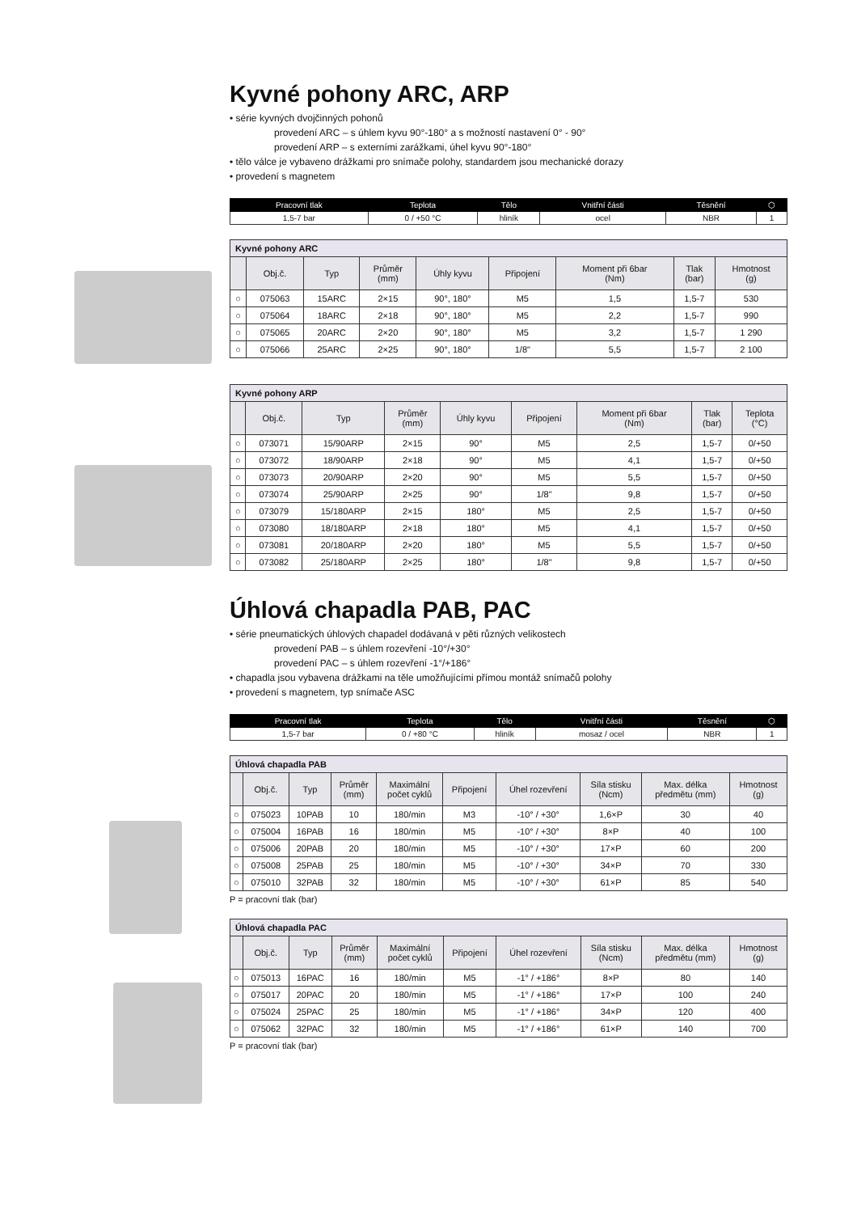Kyvné pohony ARC, ARP
• série kyvných dvojčinných pohonů
provedení ARC – s úhlem kyvu 90°-180° a s možností nastavení 0° - 90°
provedení ARP – s externími zarážkami, úhel kyvu 90°-180°
• tělo válce je vybaveno drážkami pro snímače polohy, standardem jsou mechanické dorazy
• provedení s magnetem
| Pracovní tlak | Teplota | Tělo | Vnitřní části | Těsnění | ⬡ |
| --- | --- | --- | --- | --- | --- |
| 1,5-7 bar | 0 / +50 °C | hliník | ocel | NBR | 1 |
| Kyvné pohony ARC | | | | | | | | |
| | Obj.č. | Typ | Průměr (mm) | Úhly kyvu | Připojení | Moment při 6bar (Nm) | Tlak (bar) | Hmotnost (g) |
| ○ | 075063 | 15ARC | 2×15 | 90°, 180° | M5 | 1,5 | 1,5-7 | 530 |
| ○ | 075064 | 18ARC | 2×18 | 90°, 180° | M5 | 2,2 | 1,5-7 | 990 |
| ○ | 075065 | 20ARC | 2×20 | 90°, 180° | M5 | 3,2 | 1,5-7 | 1 290 |
| ○ | 075066 | 25ARC | 2×25 | 90°, 180° | 1/8" | 5,5 | 1,5-7 | 2 100 |
| Kyvné pohony ARP | | | | | | | | |
| | Obj.č. | Typ | Průměr (mm) | Úhly kyvu | Připojení | Moment při 6bar (Nm) | Tlak (bar) | Teplota (°C) |
| ○ | 073071 | 15/90ARP | 2×15 | 90° | M5 | 2,5 | 1,5-7 | 0/+50 |
| ○ | 073072 | 18/90ARP | 2×18 | 90° | M5 | 4,1 | 1,5-7 | 0/+50 |
| ○ | 073073 | 20/90ARP | 2×20 | 90° | M5 | 5,5 | 1,5-7 | 0/+50 |
| ○ | 073074 | 25/90ARP | 2×25 | 90° | 1/8" | 9,8 | 1,5-7 | 0/+50 |
| ○ | 073079 | 15/180ARP | 2×15 | 180° | M5 | 2,5 | 1,5-7 | 0/+50 |
| ○ | 073080 | 18/180ARP | 2×18 | 180° | M5 | 4,1 | 1,5-7 | 0/+50 |
| ○ | 073081 | 20/180ARP | 2×20 | 180° | M5 | 5,5 | 1,5-7 | 0/+50 |
| ○ | 073082 | 25/180ARP | 2×25 | 180° | 1/8" | 9,8 | 1,5-7 | 0/+50 |
Úhlová chapadla PAB, PAC
• série pneumatických úhlových chapadel dodávaná v pěti různých velikostech
provedení PAB – s úhlem rozevření -10°/+30°
provedení PAC – s úhlem rozevření -1°/+186°
• chapadla jsou vybavena drážkami na těle umožňujícími přímou montáž snímačů polohy
• provedení s magnetem, typ snímače ASC
| Pracovní tlak | Teplota | Tělo | Vnitřní části | Těsnění | ⬡ |
| --- | --- | --- | --- | --- | --- |
| 1,5-7 bar | 0 / +80 °C | hliník | mosaz / ocel | NBR | 1 |
| Úhlová chapadla PAB | | | | | | | | | |
| | Obj.č. | Typ | Průměr (mm) | Maximální počet cyklů | Připojení | Úhel rozevření | Síla stisku (Ncm) | Max. délka předmětu (mm) | Hmotnost (g) |
| ○ | 075023 | 10PAB | 10 | 180/min | M3 | -10° / +30° | 1,6×P | 30 | 40 |
| ○ | 075004 | 16PAB | 16 | 180/min | M5 | -10° / +30° | 8×P | 40 | 100 |
| ○ | 075006 | 20PAB | 20 | 180/min | M5 | -10° / +30° | 17×P | 60 | 200 |
| ○ | 075008 | 25PAB | 25 | 180/min | M5 | -10° / +30° | 34×P | 70 | 330 |
| ○ | 075010 | 32PAB | 32 | 180/min | M5 | -10° / +30° | 61×P | 85 | 540 |
P = pracovní tlak (bar)
| Úhlová chapadla PAC | | | | | | | | | |
| | Obj.č. | Typ | Průměr (mm) | Maximální počet cyklů | Připojení | Úhel rozevření | Síla stisku (Ncm) | Max. délka předmětu (mm) | Hmotnost (g) |
| ○ | 075013 | 16PAC | 16 | 180/min | M5 | -1° / +186° | 8×P | 80 | 140 |
| ○ | 075017 | 20PAC | 20 | 180/min | M5 | -1° / +186° | 17×P | 100 | 240 |
| ○ | 075024 | 25PAC | 25 | 180/min | M5 | -1° / +186° | 34×P | 120 | 400 |
| ○ | 075062 | 32PAC | 32 | 180/min | M5 | -1° / +186° | 61×P | 140 | 700 |
P = pracovní tlak (bar)